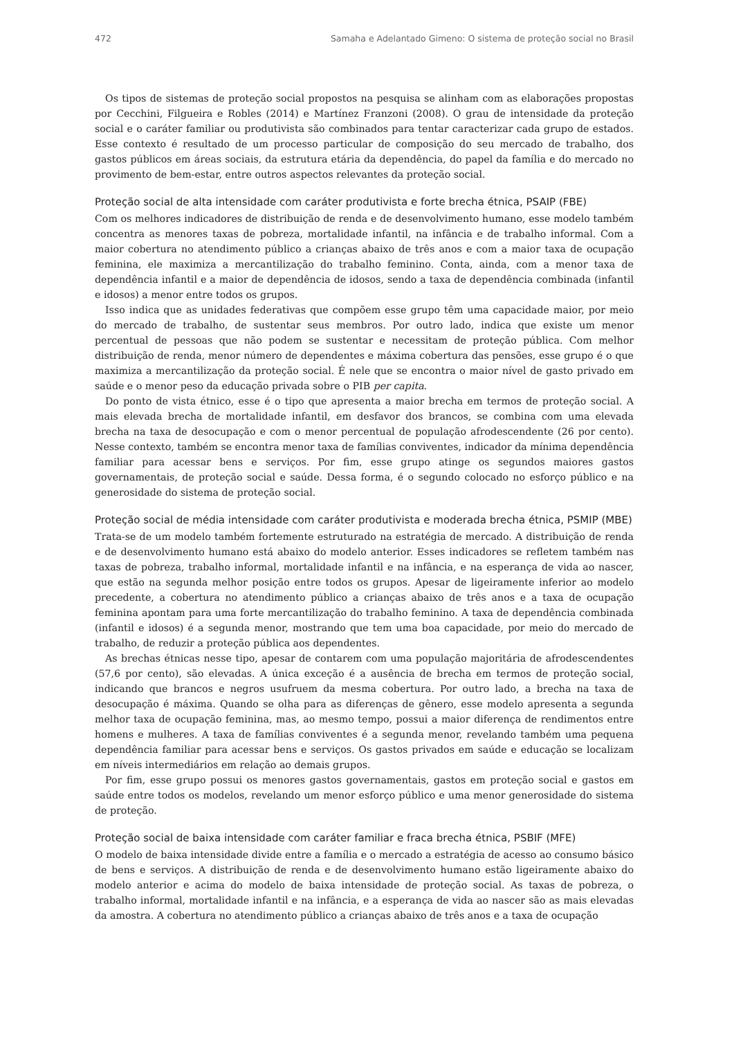472 Samaha e Adelantado Gimeno: O sistema de proteção social no Brasil
Os tipos de sistemas de proteção social propostos na pesquisa se alinham com as elaborações propostas por Cecchini, Filgueira e Robles (2014) e Martínez Franzoni (2008). O grau de intensidade da proteção social e o caráter familiar ou produtivista são combinados para tentar caracterizar cada grupo de estados. Esse contexto é resultado de um processo particular de composição do seu mercado de trabalho, dos gastos públicos em áreas sociais, da estrutura etária da dependência, do papel da família e do mercado no provimento de bem-estar, entre outros aspectos relevantes da proteção social.
Proteção social de alta intensidade com caráter produtivista e forte brecha étnica, PSAIP (FBE)
Com os melhores indicadores de distribuição de renda e de desenvolvimento humano, esse modelo também concentra as menores taxas de pobreza, mortalidade infantil, na infância e de trabalho informal. Com a maior cobertura no atendimento público a crianças abaixo de três anos e com a maior taxa de ocupação feminina, ele maximiza a mercantilização do trabalho feminino. Conta, ainda, com a menor taxa de dependência infantil e a maior de dependência de idosos, sendo a taxa de dependência combinada (infantil e idosos) a menor entre todos os grupos.
Isso indica que as unidades federativas que compõem esse grupo têm uma capacidade maior, por meio do mercado de trabalho, de sustentar seus membros. Por outro lado, indica que existe um menor percentual de pessoas que não podem se sustentar e necessitam de proteção pública. Com melhor distribuição de renda, menor número de dependentes e máxima cobertura das pensões, esse grupo é o que maximiza a mercantilização da proteção social. É nele que se encontra o maior nível de gasto privado em saúde e o menor peso da educação privada sobre o PIB per capita.
Do ponto de vista étnico, esse é o tipo que apresenta a maior brecha em termos de proteção social. A mais elevada brecha de mortalidade infantil, em desfavor dos brancos, se combina com uma elevada brecha na taxa de desocupação e com o menor percentual de população afrodescendente (26 por cento). Nesse contexto, também se encontra menor taxa de famílias conviventes, indicador da mínima dependência familiar para acessar bens e serviços. Por fim, esse grupo atinge os segundos maiores gastos governamentais, de proteção social e saúde. Dessa forma, é o segundo colocado no esforço público e na generosidade do sistema de proteção social.
Proteção social de média intensidade com caráter produtivista e moderada brecha étnica, PSMIP (MBE)
Trata-se de um modelo também fortemente estruturado na estratégia de mercado. A distribuição de renda e de desenvolvimento humano está abaixo do modelo anterior. Esses indicadores se refletem também nas taxas de pobreza, trabalho informal, mortalidade infantil e na infância, e na esperança de vida ao nascer, que estão na segunda melhor posição entre todos os grupos. Apesar de ligeiramente inferior ao modelo precedente, a cobertura no atendimento público a crianças abaixo de três anos e a taxa de ocupação feminina apontam para uma forte mercantilização do trabalho feminino. A taxa de dependência combinada (infantil e idosos) é a segunda menor, mostrando que tem uma boa capacidade, por meio do mercado de trabalho, de reduzir a proteção pública aos dependentes.
As brechas étnicas nesse tipo, apesar de contarem com uma população majoritária de afrodescendentes (57,6 por cento), são elevadas. A única exceção é a ausência de brecha em termos de proteção social, indicando que brancos e negros usufruem da mesma cobertura. Por outro lado, a brecha na taxa de desocupação é máxima. Quando se olha para as diferenças de gênero, esse modelo apresenta a segunda melhor taxa de ocupação feminina, mas, ao mesmo tempo, possui a maior diferença de rendimentos entre homens e mulheres. A taxa de famílias conviventes é a segunda menor, revelando também uma pequena dependência familiar para acessar bens e serviços. Os gastos privados em saúde e educação se localizam em níveis intermediários em relação ao demais grupos.
Por fim, esse grupo possui os menores gastos governamentais, gastos em proteção social e gastos em saúde entre todos os modelos, revelando um menor esforço público e uma menor generosidade do sistema de proteção.
Proteção social de baixa intensidade com caráter familiar e fraca brecha étnica, PSBIF (MFE)
O modelo de baixa intensidade divide entre a família e o mercado a estratégia de acesso ao consumo básico de bens e serviços. A distribuição de renda e de desenvolvimento humano estão ligeiramente abaixo do modelo anterior e acima do modelo de baixa intensidade de proteção social. As taxas de pobreza, o trabalho informal, mortalidade infantil e na infância, e a esperança de vida ao nascer são as mais elevadas da amostra. A cobertura no atendimento público a crianças abaixo de três anos e a taxa de ocupação